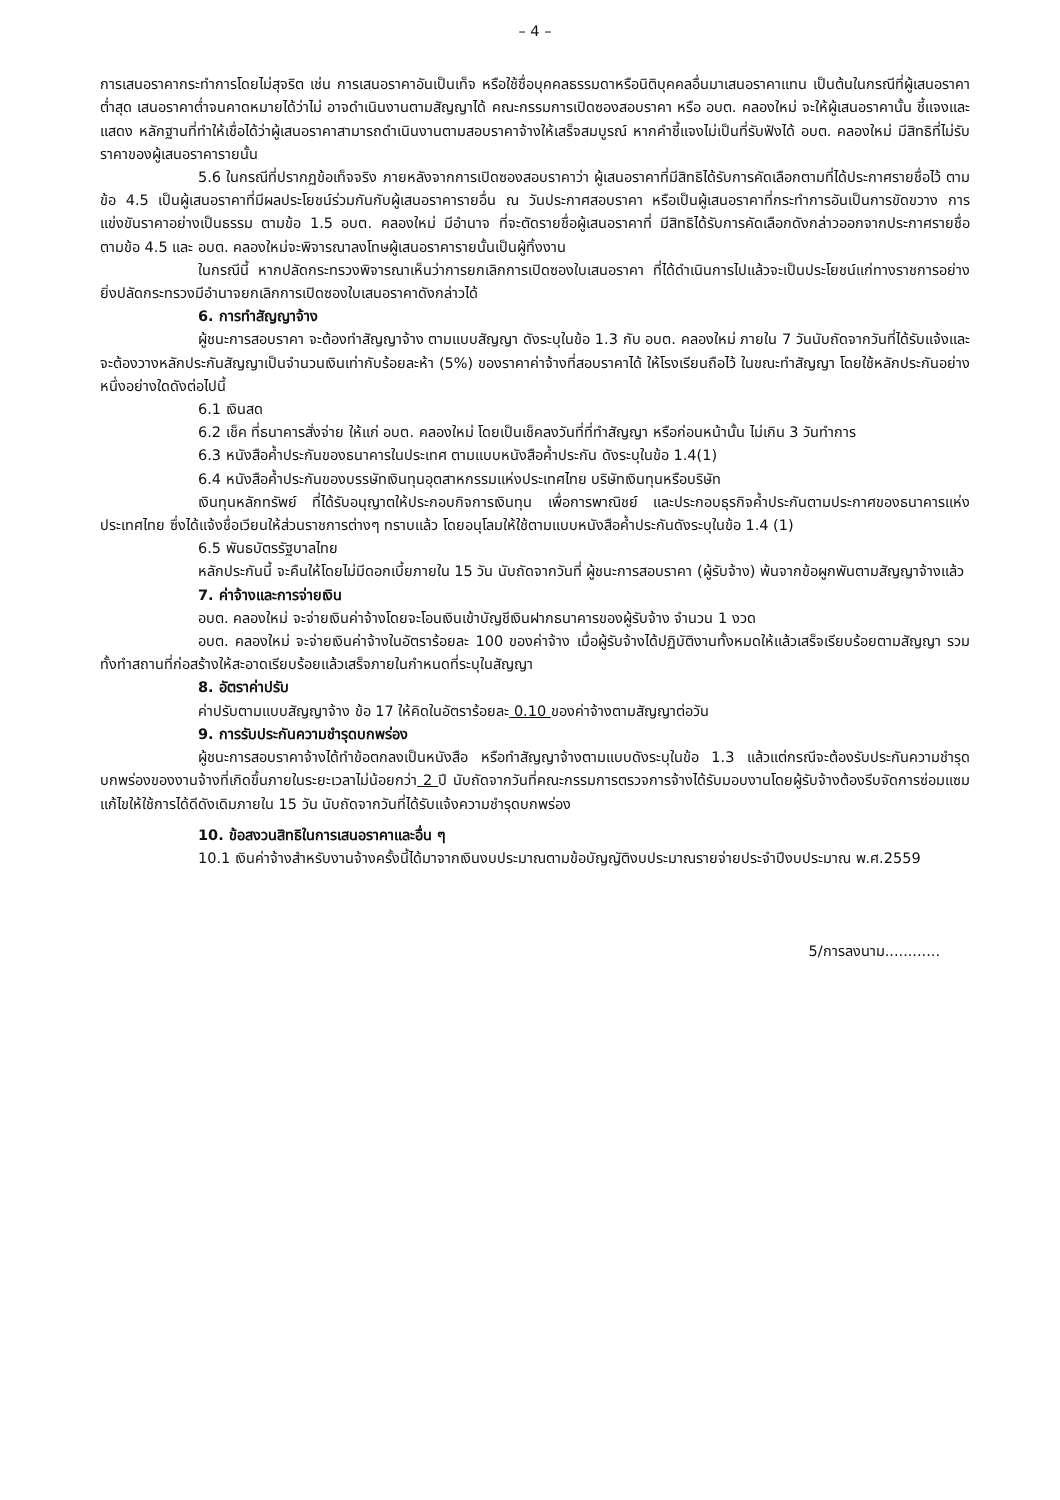– 4 –
การเสนอราคากระทำการโดยไม่สุจริต เช่น การเสนอราคาอันเป็นเท็จ หรือใช้ชื่อบุคคลธรรมดาหรือนิติบุคคลอื่นมาเสนอราคาแทน เป็นต้นในกรณีที่ผู้เสนอราคาต่ำสุด เสนอราคาต่ำจนคาดหมายได้ว่าไม่ อาจดำเนินงานตามสัญญาได้ คณะกรรมการเปิดซองสอบราคา หรือ อบต. คลองใหม่ จะให้ผู้เสนอราคานั้น ชี้แจงและแสดง หลักฐานที่ทำให้เชื่อได้ว่าผู้เสนอราคาสามารถดำเนินงานตามสอบราคาจ้างให้เสร็จสมบูรณ์ หากคำชี้แจงไม่เป็นที่รับฟังได้ อบต. คลองใหม่ มีสิทธิที่ไม่รับราคาของผู้เสนอราคารายนั้น
5.6 ในกรณีที่ปรากฏข้อเท็จจริง ภายหลังจากการเปิดซองสอบราคาว่า ผู้เสนอราคาที่มีสิทธิได้รับการคัดเลือกตามที่ได้ประกาศรายชื่อไว้ ตามข้อ 4.5 เป็นผู้เสนอราคาที่มีผลประโยชน์ร่วมกันกับผู้เสนอราคารายอื่น ณ วันประกาศสอบราคา หรือเป็นผู้เสนอราคาที่กระทำการอันเป็นการขัดขวาง การแข่งขันราคาอย่างเป็นธรรม ตามข้อ 1.5 อบต. คลองใหม่ มีอำนาจ ที่จะตัดรายชื่อผู้เสนอราคาที่ มีสิทธิได้รับการคัดเลือกดังกล่าวออกจากประกาศรายชื่อ ตามข้อ 4.5 และ อบต. คลองใหม่จะพิจารณาลงโทษผู้เสนอราคารายนั้นเป็นผู้ทิ้งงาน
ในกรณีนี้ หากปลัดกระทรวงพิจารณาเห็นว่าการยกเลิกการเปิดซองใบเสนอราคา ที่ได้ดำเนินการไปแล้วจะเป็นประโยชน์แก่ทางราชการอย่างยิ่งปลัดกระทรวงมีอำนาจยกเลิกการเปิดซองใบเสนอราคาดังกล่าวได้
6. การทำสัญญาจ้าง
ผู้ชนะการสอบราคา จะต้องทำสัญญาจ้าง ตามแบบสัญญา ดังระบุในข้อ 1.3 กับ อบต. คลองใหม่ ภายใน 7 วันนับถัดจากวันที่ได้รับแจ้งและจะต้องวางหลักประกันสัญญาเป็นจำนวนเงินเท่ากับร้อยละห้า (5%) ของราคาค่าจ้างที่สอบราคาได้ ให้โรงเรียนถือไว้ ในขณะทำสัญญา โดยใช้หลักประกันอย่างหนึ่งอย่างใดดังต่อไปนี้
6.1 เงินสด
6.2 เช็ค ที่ธนาคารสั่งจ่าย ให้แก่ อบต. คลองใหม่ โดยเป็นเช็คลงวันที่ที่ทำสัญญา หรือก่อนหน้านั้น ไม่เกิน 3 วันทำการ
6.3 หนังสือค้ำประกันของธนาคารในประเทศ ตามแบบหนังสือค้ำประกัน ดังระบุในข้อ 1.4(1)
6.4 หนังสือค้ำประกันของบรรษัทเงินทุนอุตสาหกรรมแห่งประเทศไทย บริษัทเงินทุนหรือบริษัท
เงินทุนหลักทรัพย์ ที่ได้รับอนุญาตให้ประกอบกิจการเงินทุน เพื่อการพาณิชย์ และประกอบธุรกิจค้ำประกันตามประกาศของธนาคารแห่งประเทศไทย ซึ่งได้แจ้งชื่อเวียนให้ส่วนราชการต่างๆ ทราบแล้ว โดยอนุโลมให้ใช้ตามแบบหนังสือค้ำประกันดังระบุในข้อ 1.4 (1)
6.5 พันธบัตรรัฐบาลไทย
หลักประกันนี้ จะคืนให้โดยไม่มีดอกเบี้ยภายใน 15 วัน นับถัดจากวันที่ ผู้ชนะการสอบราคา (ผู้รับจ้าง) พ้นจากข้อผูกพันตามสัญญาจ้างแล้ว
7. ค่าจ้างและการจ่ายเงิน
อบต. คลองใหม่ จะจ่ายเงินค่าจ้างโดยจะโอนเงินเข้าบัญชีเงินฝากธนาคารของผู้รับจ้าง จำนวน 1 งวด
อบต. คลองใหม่ จะจ่ายเงินค่าจ้างในอัตราร้อยละ 100 ของค่าจ้าง เมื่อผู้รับจ้างได้ปฏิบัติงานทั้งหมดให้แล้วเสร็จเรียบร้อยตามสัญญา รวมทั้งทำสถานที่ก่อสร้างให้สะอาดเรียบร้อยแล้วเสร็จภายในกำหนดที่ระบุในสัญญา
8. อัตราค่าปรับ
ค่าปรับตามแบบสัญญาจ้าง ข้อ 17 ให้คิดในอัตราร้อยละ 0.10 ของค่าจ้างตามสัญญาต่อวัน
9. การรับประกันความชำรุดบกพร่อง
ผู้ชนะการสอบราคาจ้างได้ทำข้อตกลงเป็นหนังสือ หรือทำสัญญาจ้างตามแบบดังระบุในข้อ 1.3 แล้วแต่กรณีจะต้องรับประกันความชำรุดบกพร่องของงานจ้างที่เกิดขึ้นภายในระยะเวลาไม่น้อยกว่า 2 ปี นับถัดจากวันที่คณะกรรมการตรวจการจ้างได้รับมอบงานโดยผู้รับจ้างต้องรีบจัดการซ่อมแซมแก้ไขให้ใช้การได้ดีดังเดิมภายใน 15 วัน นับถัดจากวันที่ได้รับแจ้งความชำรุดบกพร่อง
10. ข้อสงวนสิทธิในการเสนอราคาและอื่น ๆ
10.1 เงินค่าจ้างสำหรับงานจ้างครั้งนี้ได้มาจากเงินงบประมาณตามข้อบัญญัติงบประมาณรายจ่ายประจำปีงบประมาณ พ.ศ.2559
5/การลงนาม............